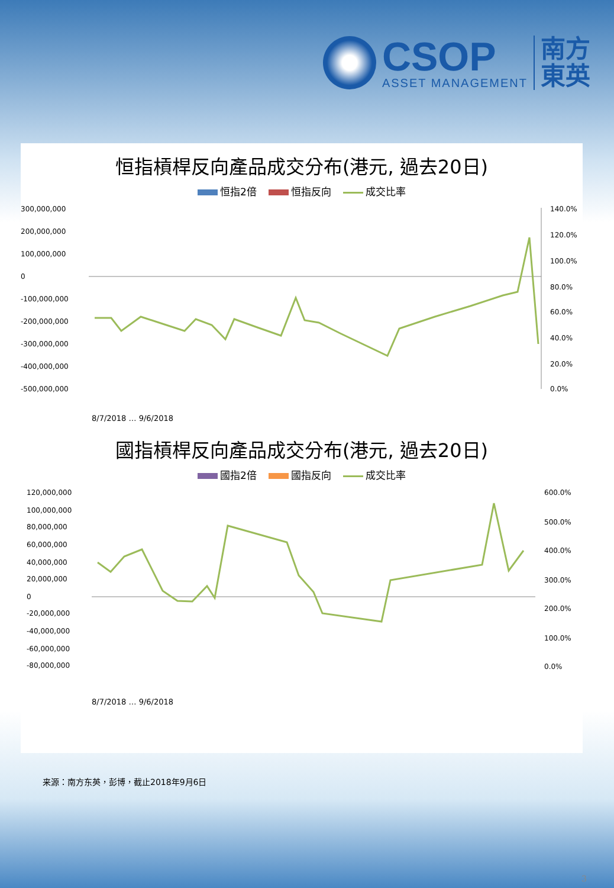CSOP
ASSET MANAGEMENT
南方
東英
恒指槓桿反向產品成交分布(港元, 過去20日)
恒指2倍 恒指反向 成交比率
300,000,000
200,000,000
100,000,000
0
-100,000,000
-200,000,000
-300,000,000
-400,000,000
-500,000,000
140.0%
120.0%
100.0%
80.0%
60.0%
40.0%
20.0%
0.0%
8/7/2018 … 9/6/2018
國指槓桿反向產品成交分布(港元, 過去20日)
國指2倍 國指反向 成交比率
120,000,000
100,000,000
80,000,000
60,000,000
40,000,000
20,000,000
0
-20,000,000
-40,000,000
-60,000,000
-80,000,000
600.0%
500.0%
400.0%
300.0%
200.0%
100.0%
0.0%
8/7/2018 … 9/6/2018
来源：南方东英，彭博，截止2018年9月6日
3